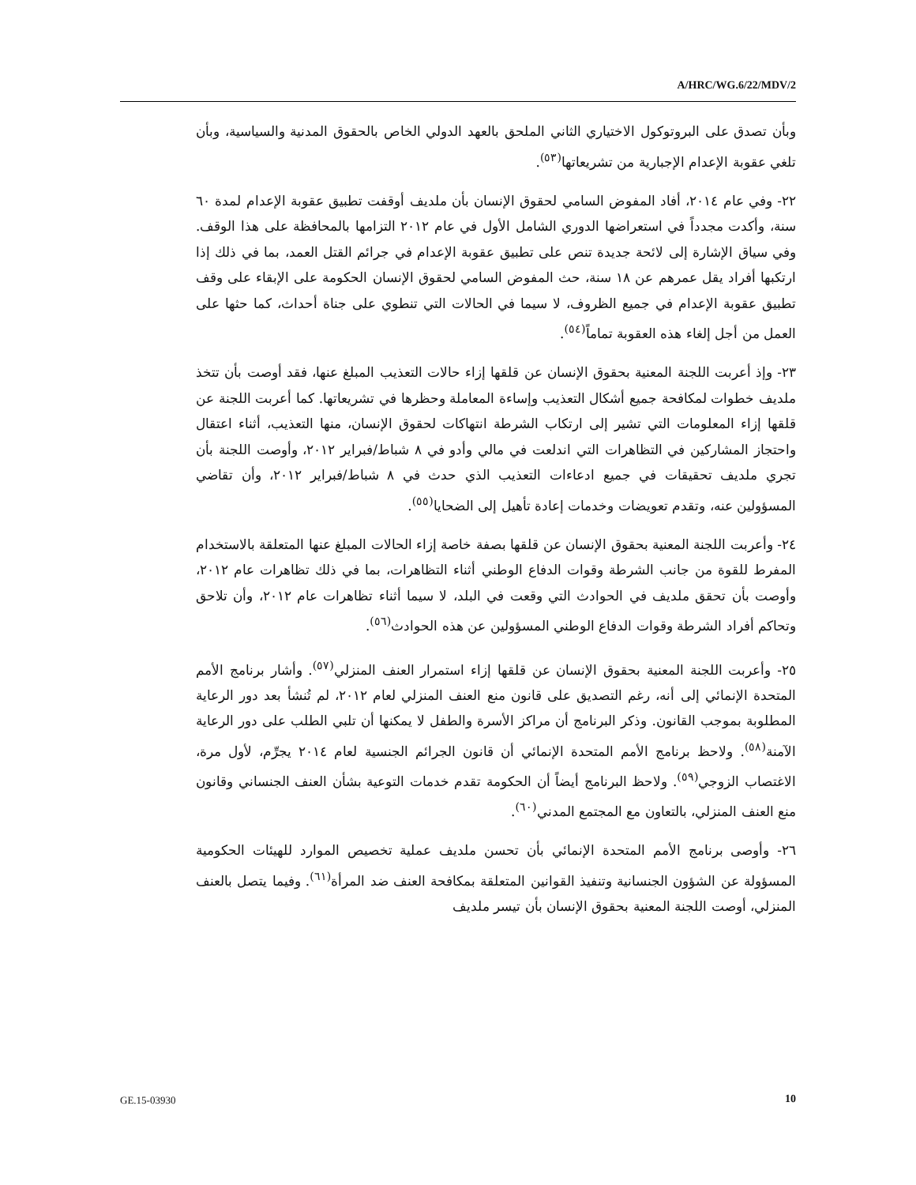A/HRC/WG.6/22/MDV/2
وبأن تصدق على البروتوكول الاختياري الثاني الملحق بالعهد الدولي الخاص بالحقوق المدنية والسياسية، وبأن تلغي عقوبة الإعدام الإجبارية من تشريعاتها<sup>(٥٣)</sup>.
٢٢- وفي عام ٢٠١٤، أفاد المفوض السامي لحقوق الإنسان بأن ملديف أوقفت تطبيق عقوبة الإعدام لمدة ٦٠ سنة، وأكدت مجدداً في استعراضها الدوري الشامل الأول في عام ٢٠١٢ التزامها بالمحافظة على هذا الوقف. وفي سياق الإشارة إلى لائحة جديدة تنص على تطبيق عقوبة الإعدام في جرائم القتل العمد، بما في ذلك إذا ارتكبها أفراد يقل عمرهم عن ١٨ سنة، حث المفوض السامي لحقوق الإنسان الحكومة على الإبقاء على وقف تطبيق عقوبة الإعدام في جميع الظروف، لا سيما في الحالات التي تنطوي على جناة أحداث، كما حثها على العمل من أجل إلغاء هذه العقوبة تماماً<sup>(٥٤)</sup>.
٢٣- وإذ أعربت اللجنة المعنية بحقوق الإنسان عن قلقها إزاء حالات التعذيب المبلغ عنها، فقد أوصت بأن تتخذ ملديف خطوات لمكافحة جميع أشكال التعذيب وإساءة المعاملة وحظرها في تشريعاتها. كما أعربت اللجنة عن قلقها إزاء المعلومات التي تشير إلى ارتكاب الشرطة انتهاكات لحقوق الإنسان، منها التعذيب، أثناء اعتقال واحتجاز المشاركين في التظاهرات التي اندلعت في مالي وأدو في ٨ شباط/فبراير ٢٠١٢، وأوصت اللجنة بأن تجري ملديف تحقيقات في جميع ادعاءات التعذيب الذي حدث في ٨ شباط/فبراير ٢٠١٢، وأن تقاضي المسؤولين عنه، وتقدم تعويضات وخدمات إعادة تأهيل إلى الضحايا<sup>(٥٥)</sup>.
٢٤- وأعربت اللجنة المعنية بحقوق الإنسان عن قلقها بصفة خاصة إزاء الحالات المبلغ عنها المتعلقة بالاستخدام المفرط للقوة من جانب الشرطة وقوات الدفاع الوطني أثناء التظاهرات، بما في ذلك تظاهرات عام ٢٠١٢، وأوصت بأن تحقق ملديف في الحوادث التي وقعت في البلد، لا سيما أثناء تظاهرات عام ٢٠١٢، وأن تلاحق وتحاكم أفراد الشرطة وقوات الدفاع الوطني المسؤولين عن هذه الحوادث<sup>(٥٦)</sup>.
٢٥- وأعربت اللجنة المعنية بحقوق الإنسان عن قلقها إزاء استمرار العنف المنزلي<sup>(٥٧)</sup>. وأشار برنامج الأمم المتحدة الإنمائي إلى أنه، رغم التصديق على قانون منع العنف المنزلي لعام ٢٠١٢، لم تُنشأ بعد دور الرعاية المطلوبة بموجب القانون. وذكر البرنامج أن مراكز الأسرة والطفل لا يمكنها أن تلبي الطلب على دور الرعاية الآمنة<sup>(٥٨)</sup>. ولاحظ برنامج الأمم المتحدة الإنمائي أن قانون الجرائم الجنسية لعام ٢٠١٤ يجرِّم، لأول مرة، الاغتصاب الزوجي<sup>(٥٩)</sup>. ولاحظ البرنامج أيضاً أن الحكومة تقدم خدمات التوعية بشأن العنف الجنساني وقانون منع العنف المنزلي، بالتعاون مع المجتمع المدني<sup>(٦٠)</sup>.
٢٦- وأوصى برنامج الأمم المتحدة الإنمائي بأن تحسن ملديف عملية تخصيص الموارد للهيئات الحكومية المسؤولة عن الشؤون الجنسانية وتنفيذ القوانين المتعلقة بمكافحة العنف ضد المرأة<sup>(٦١)</sup>. وفيما يتصل بالعنف المنزلي، أوصت اللجنة المعنية بحقوق الإنسان بأن تيسر ملديف
GE.15-03930 10